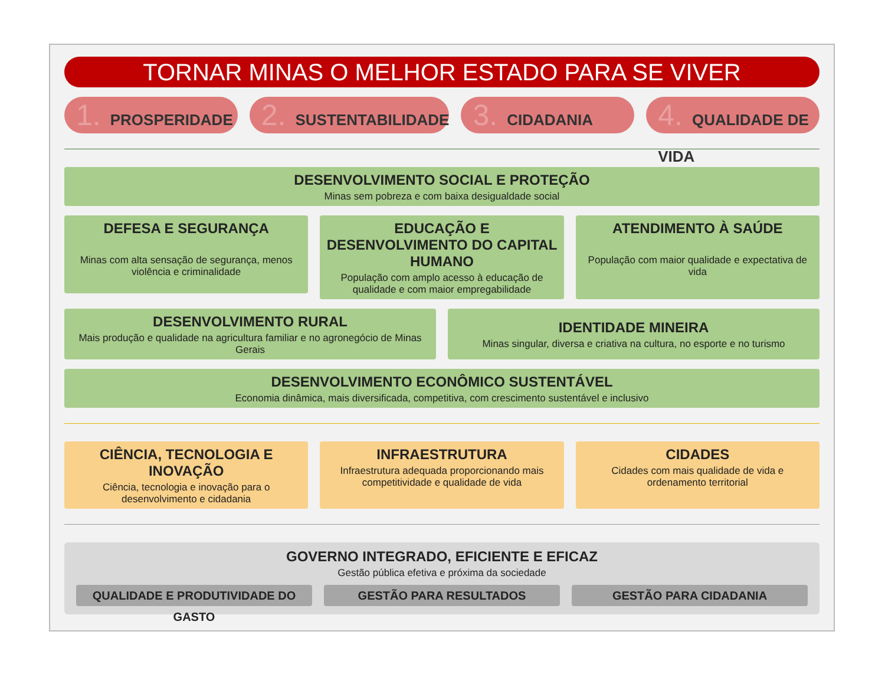TORNAR MINAS O MELHOR ESTADO PARA SE VIVER
1. PROSPERIDADE
2. SUSTENTABILIDADE
3. CIDADANIA
4. QUALIDADE DE VIDA
DESENVOLVIMENTO SOCIAL E PROTEÇÃO
Minas sem pobreza e com baixa desigualdade social
DEFESA E SEGURANÇA
Minas com alta sensação de segurança, menos violência e criminalidade
EDUCAÇÃO E DESENVOLVIMENTO DO CAPITAL HUMANO
População com amplo acesso à educação de qualidade e com maior empregabilidade
ATENDIMENTO À SAÚDE
População com maior qualidade e expectativa de vida
DESENVOLVIMENTO RURAL
Mais produção e qualidade na agricultura familiar e no agronegócio de Minas Gerais
IDENTIDADE MINEIRA
Minas singular, diversa e criativa na cultura, no esporte e no turismo
DESENVOLVIMENTO ECONÔMICO SUSTENTÁVEL
Economia dinâmica, mais diversificada, competitiva, com crescimento sustentável e inclusivo
CIÊNCIA, TECNOLOGIA E INOVAÇÃO
Ciência, tecnologia e inovação para o desenvolvimento e cidadania
INFRAESTRUTURA
Infraestrutura adequada proporcionando mais competitividade e qualidade de vida
CIDADES
Cidades com mais qualidade de vida e ordenamento territorial
GOVERNO INTEGRADO, EFICIENTE E EFICAZ
Gestão pública efetiva e próxima da sociedade
QUALIDADE E PRODUTIVIDADE DO GASTO
GESTÃO PARA RESULTADOS GESTÃO PARA CIDADANIA